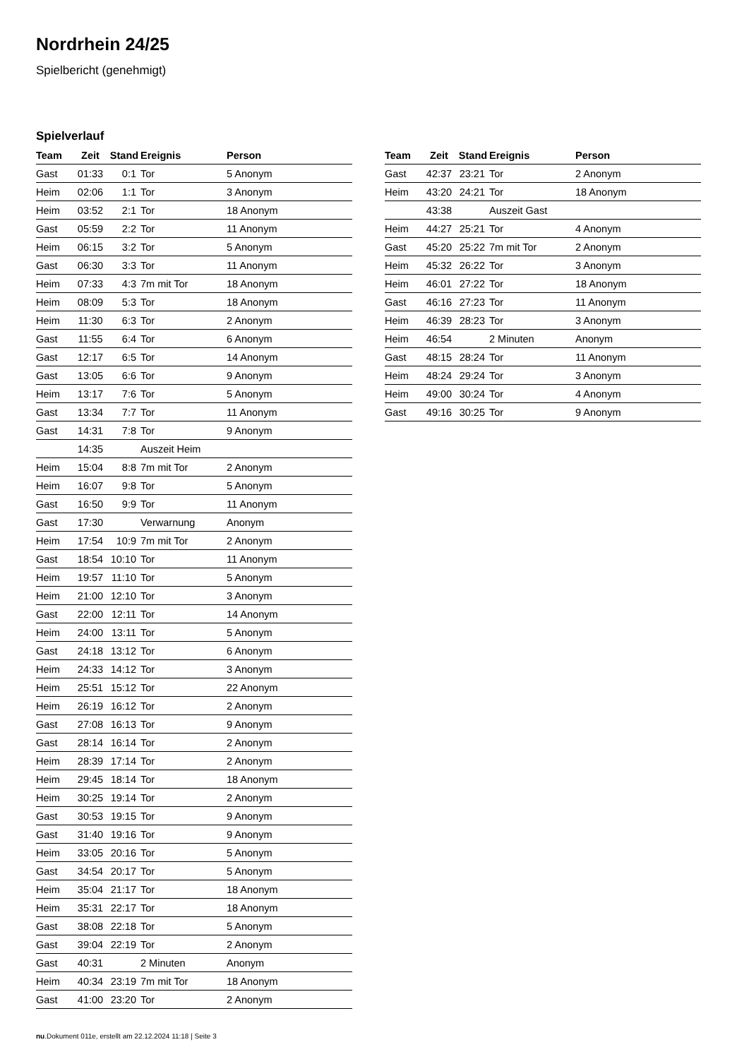Nordrhein 24/25
Spielbericht (genehmigt)
Spielverlauf
| Team | Zeit | Stand | Ereignis | Person |
| --- | --- | --- | --- | --- |
| Gast | 01:33 | 0:1 | Tor | 5 Anonym |
| Heim | 02:06 | 1:1 | Tor | 3 Anonym |
| Heim | 03:52 | 2:1 | Tor | 18 Anonym |
| Gast | 05:59 | 2:2 | Tor | 11 Anonym |
| Heim | 06:15 | 3:2 | Tor | 5 Anonym |
| Gast | 06:30 | 3:3 | Tor | 11 Anonym |
| Heim | 07:33 | 4:3 | 7m mit Tor | 18 Anonym |
| Heim | 08:09 | 5:3 | Tor | 18 Anonym |
| Heim | 11:30 | 6:3 | Tor | 2 Anonym |
| Gast | 11:55 | 6:4 | Tor | 6 Anonym |
| Gast | 12:17 | 6:5 | Tor | 14 Anonym |
| Gast | 13:05 | 6:6 | Tor | 9 Anonym |
| Heim | 13:17 | 7:6 | Tor | 5 Anonym |
| Gast | 13:34 | 7:7 | Tor | 11 Anonym |
| Gast | 14:31 | 7:8 | Tor | 9 Anonym |
| | 14:35 | | Auszeit Heim | |
| Heim | 15:04 | 8:8 | 7m mit Tor | 2 Anonym |
| Heim | 16:07 | 9:8 | Tor | 5 Anonym |
| Gast | 16:50 | 9:9 | Tor | 11 Anonym |
| Gast | 17:30 | | Verwarnung | Anonym |
| Heim | 17:54 | 10:9 | 7m mit Tor | 2 Anonym |
| Gast | 18:54 | 10:10 | Tor | 11 Anonym |
| Heim | 19:57 | 11:10 | Tor | 5 Anonym |
| Heim | 21:00 | 12:10 | Tor | 3 Anonym |
| Gast | 22:00 | 12:11 | Tor | 14 Anonym |
| Heim | 24:00 | 13:11 | Tor | 5 Anonym |
| Gast | 24:18 | 13:12 | Tor | 6 Anonym |
| Heim | 24:33 | 14:12 | Tor | 3 Anonym |
| Heim | 25:51 | 15:12 | Tor | 22 Anonym |
| Heim | 26:19 | 16:12 | Tor | 2 Anonym |
| Gast | 27:08 | 16:13 | Tor | 9 Anonym |
| Gast | 28:14 | 16:14 | Tor | 2 Anonym |
| Heim | 28:39 | 17:14 | Tor | 2 Anonym |
| Heim | 29:45 | 18:14 | Tor | 18 Anonym |
| Heim | 30:25 | 19:14 | Tor | 2 Anonym |
| Gast | 30:53 | 19:15 | Tor | 9 Anonym |
| Gast | 31:40 | 19:16 | Tor | 9 Anonym |
| Heim | 33:05 | 20:16 | Tor | 5 Anonym |
| Gast | 34:54 | 20:17 | Tor | 5 Anonym |
| Heim | 35:04 | 21:17 | Tor | 18 Anonym |
| Heim | 35:31 | 22:17 | Tor | 18 Anonym |
| Gast | 38:08 | 22:18 | Tor | 5 Anonym |
| Gast | 39:04 | 22:19 | Tor | 2 Anonym |
| Gast | 40:31 | | 2 Minuten | Anonym |
| Heim | 40:34 | 23:19 | 7m mit Tor | 18 Anonym |
| Gast | 41:00 | 23:20 | Tor | 2 Anonym |
| Team | Zeit | Stand | Ereignis | Person |
| --- | --- | --- | --- | --- |
| Gast | 42:37 | 23:21 | Tor | 2 Anonym |
| Heim | 43:20 | 24:21 | Tor | 18 Anonym |
| | 43:38 | | Auszeit Gast | |
| Heim | 44:27 | 25:21 | Tor | 4 Anonym |
| Gast | 45:20 | 25:22 | 7m mit Tor | 2 Anonym |
| Heim | 45:32 | 26:22 | Tor | 3 Anonym |
| Heim | 46:01 | 27:22 | Tor | 18 Anonym |
| Gast | 46:16 | 27:23 | Tor | 11 Anonym |
| Heim | 46:39 | 28:23 | Tor | 3 Anonym |
| Heim | 46:54 | | 2 Minuten | Anonym |
| Gast | 48:15 | 28:24 | Tor | 11 Anonym |
| Heim | 48:24 | 29:24 | Tor | 3 Anonym |
| Heim | 49:00 | 30:24 | Tor | 4 Anonym |
| Gast | 49:16 | 30:25 | Tor | 9 Anonym |
nu.Dokument 011e, erstellt am 22.12.2024 11:18 | Seite 3